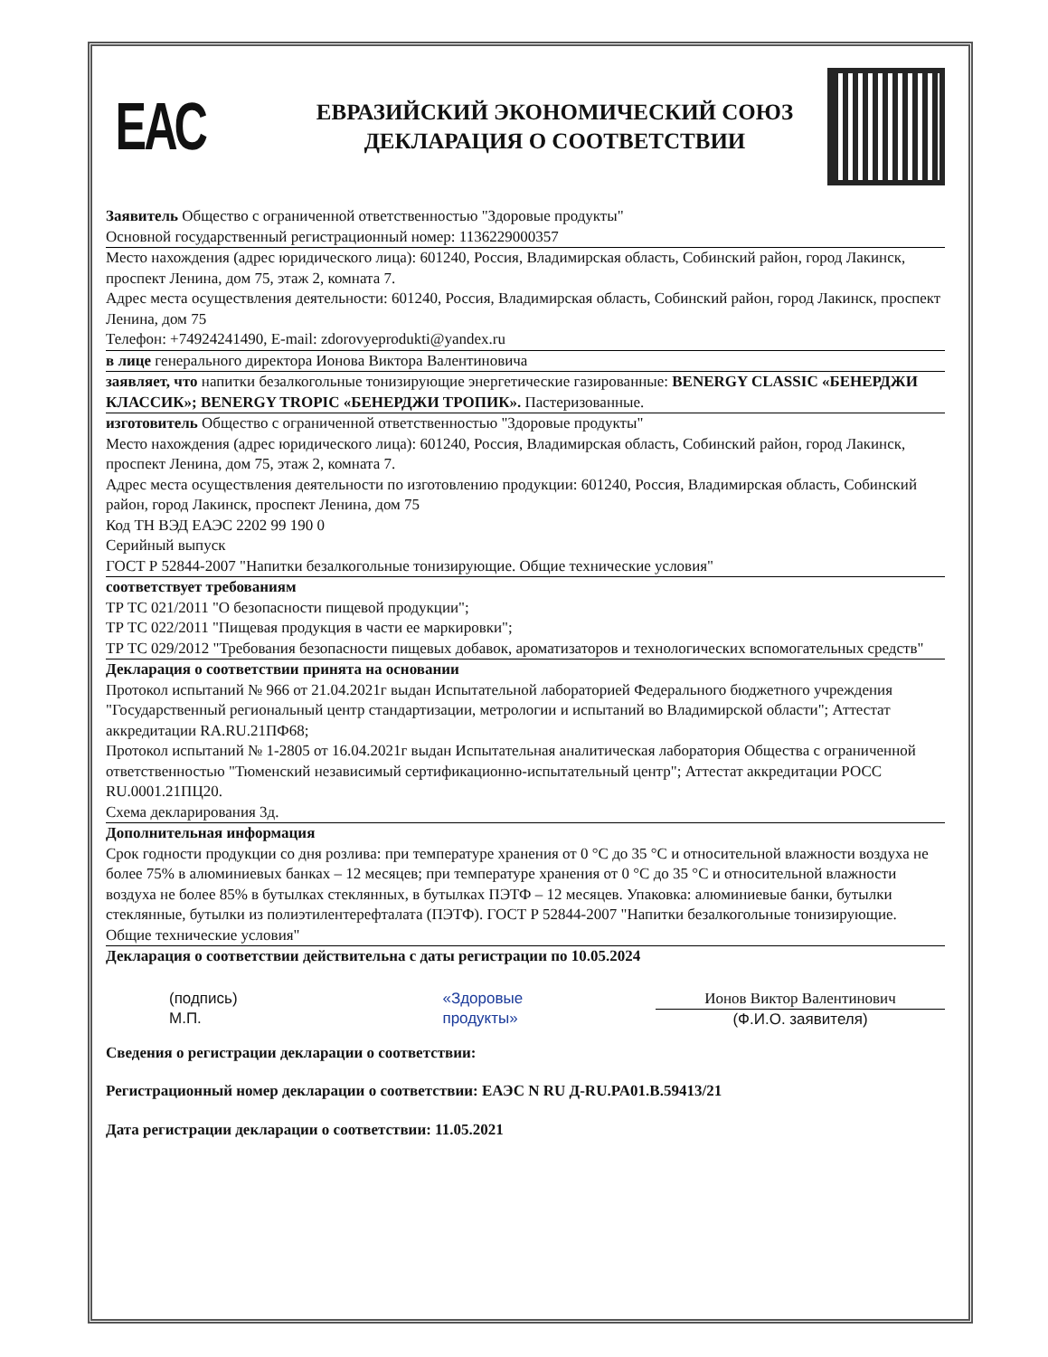ЕАС
ЕВРАЗИЙСКИЙ ЭКОНОМИЧЕСКИЙ СОЮЗ
ДЕКЛАРАЦИЯ О СООТВЕТСТВИИ
Заявитель Общество с ограниченной ответственностью "Здоровые продукты"
Основной государственный регистрационный номер: 1136229000357
Место нахождения (адрес юридического лица): 601240, Россия, Владимирская область, Собинский район, город Лакинск, проспект Ленина, дом 75, этаж 2, комната 7.
Адрес места осуществления деятельности: 601240, Россия, Владимирская область, Собинский район, город Лакинск, проспект Ленина, дом 75
Телефон: +74924241490, E-mail: zdorovyeprodukti@yandex.ru
в лице генерального директора Ионова Виктора Валентиновича
заявляет, что напитки безалкогольные тонизирующие энергетические газированные: BENERGY CLASSIC «БЕНЕРДЖИ КЛАССИК»; BENERGY TROPIC «БЕНЕРДЖИ ТРОПИК». Пастеризованные.
изготовитель Общество с ограниченной ответственностью "Здоровые продукты"
Место нахождения (адрес юридического лица): 601240, Россия, Владимирская область, Собинский район, город Лакинск, проспект Ленина, дом 75, этаж 2, комната 7.
Адрес места осуществления деятельности по изготовлению продукции: 601240, Россия, Владимирская область, Собинский район, город Лакинск, проспект Ленина, дом 75
Код ТН ВЭД ЕАЭС 2202 99 190 0
Серийный выпуск
ГОСТ Р 52844-2007 "Напитки безалкогольные тонизирующие. Общие технические условия"
соответствует требованиям
ТР ТС 021/2011 "О безопасности пищевой продукции";
ТР ТС 022/2011 "Пищевая продукция в части ее маркировки";
ТР ТС 029/2012 "Требования безопасности пищевых добавок, ароматизаторов и технологических вспомогательных средств"
Декларация о соответствии принята на основании
Протокол испытаний № 966 от 21.04.2021г выдан Испытательной лабораторией Федерального бюджетного учреждения "Государственный региональный центр стандартизации, метрологии и испытаний во Владимирской области"; Аттестат аккредитации RA.RU.21ПФ68;
Протокол испытаний № 1-2805 от 16.04.2021г выдан Испытательная аналитическая лаборатория Общества с ограниченной ответственностью "Тюменский независимый сертификационно-испытательный центр"; Аттестат аккредитации РОСС RU.0001.21ПЦ20.
Схема декларирования 3д.
Дополнительная информация
Срок годности продукции со дня розлива: при температуре хранения от 0 °С до 35 °С и относительной влажности воздуха не более 75% в алюминиевых банках – 12 месяцев; при температуре хранения от 0 °С до 35 °С и относительной влажности воздуха не более 85% в бутылках стеклянных, в бутылках ПЭТФ – 12 месяцев. Упаковка: алюминиевые банки, бутылки стеклянные, бутылки из полиэтилентерефталата (ПЭТФ). ГОСТ Р 52844-2007 "Напитки безалкогольные тонизирующие. Общие технические условия"
Декларация о соответствии действительна с даты регистрации по 10.05.2024
(подпись)
М.П.
«Здоровые
продукты»
Ионов Виктор Валентинович
(Ф.И.О. заявителя)
Сведения о регистрации декларации о соответствии:
Регистрационный номер декларации о соответствии: ЕАЭС N RU Д-RU.PA01.B.59413/21
Дата регистрации декларации о соответствии: 11.05.2021